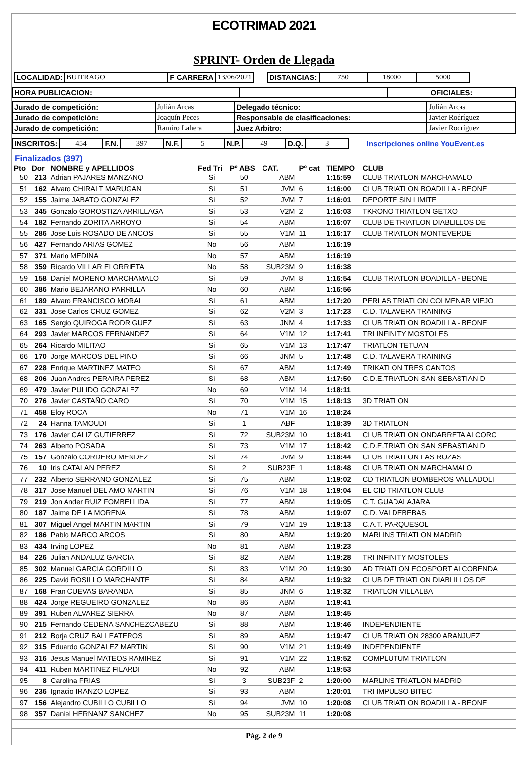ECOTRIMAD 2021
SPRINT- Orden de Llegada
| LOCALIDAD: | BUITRAGO | F CARRERA | 13/06/2021 | | DISTANCIAS: | 750 | 18000 | 5000 |
| HORA PUBLICACION: | | OFICIALES: |
| Jurado de competición: | Julián Arcas | Delegado técnico: | Julián Arcas |
| Jurado de competición: | Joaquín Peces | Responsable de clasificaciones: | Javier Rodríguez |
| Jurado de competición: | Ramiro Lahera | Juez Arbitro: | Javier Rodríguez |
| INSCRITOS: | 454 | F.N. | 397 | N.F. | 5 | N.P. | 49 | D.Q. | 3 | Inscripciones online YouEvent.es |
Finalizados (397)
| Pto | Dor | NOMBRE y APELLIDOS | Fed Tri | Pº ABS | CAT. | Pº cat | TIEMPO | CLUB |
| --- | --- | --- | --- | --- | --- | --- | --- | --- |
| 50 | 213 | Adrian PAJARES MANZANO | Si | 50 | ABM | | 1:15:59 | CLUB TRIATLON MARCHAMALO |
| 51 | 162 | Alvaro CHIRALT MARUGAN | Si | 51 | JVM | 6 | 1:16:00 | CLUB TRIATLON BOADILLA - BEONE |
| 52 | 155 | Jaime JABATO GONZALEZ | Si | 52 | JVM | 7 | 1:16:01 | DEPORTE SIN LIMITE |
| 53 | 345 | Gonzalo GOROSTIZA ARRILLAGA | Si | 53 | V2M | 2 | 1:16:03 | TKRONO TRIATLON GETXO |
| 54 | 182 | Fernando ZORITA ARROYO | Si | 54 | ABM | | 1:16:07 | CLUB DE TRIATLON DIABLILLOS DE |
| 55 | 286 | Jose Luis ROSADO DE ANCOS | Si | 55 | V1M | 11 | 1:16:17 | CLUB TRIATLON MONTEVERDE |
| 56 | 427 | Fernando ARIAS GOMEZ | No | 56 | ABM | | 1:16:19 | |
| 57 | 371 | Mario MEDINA | No | 57 | ABM | | 1:16:19 | |
| 58 | 359 | Ricardo VILLAR ELORRIETA | No | 58 | SUB23M | 9 | 1:16:38 | |
| 59 | 158 | Daniel MORENO MARCHAMALO | Si | 59 | JVM | 8 | 1:16:54 | CLUB TRIATLON BOADILLA - BEONE |
| 60 | 386 | Mario BEJARANO PARRILLA | No | 60 | ABM | | 1:16:56 | |
| 61 | 189 | Alvaro FRANCISCO MORAL | Si | 61 | ABM | | 1:17:20 | PERLAS TRIATLON COLMENAR VIEJO |
| 62 | 331 | Jose Carlos CRUZ GOMEZ | Si | 62 | V2M | 3 | 1:17:23 | C.D. TALAVERA TRAINING |
| 63 | 165 | Sergio QUIROGA RODRIGUEZ | Si | 63 | JNM | 4 | 1:17:33 | CLUB TRIATLON BOADILLA - BEONE |
| 64 | 293 | Javier MARCOS FERNANDEZ | Si | 64 | V1M | 12 | 1:17:41 | TRI INFINITY MOSTOLES |
| 65 | 264 | Ricardo MILITAO | Si | 65 | V1M | 13 | 1:17:47 | TRIATLON TETUAN |
| 66 | 170 | Jorge MARCOS DEL PINO | Si | 66 | JNM | 5 | 1:17:48 | C.D. TALAVERA TRAINING |
| 67 | 228 | Enrique MARTINEZ MATEO | Si | 67 | ABM | | 1:17:49 | TRIKATLON TRES CANTOS |
| 68 | 206 | Juan Andres PERAIRA PEREZ | Si | 68 | ABM | | 1:17:50 | C.D.E.TRIATLON SAN SEBASTIAN D |
| 69 | 479 | Javier PULIDO GONZALEZ | No | 69 | V1M | 14 | 1:18:11 | |
| 70 | 276 | Javier CASTAÑO CARO | Si | 70 | V1M | 15 | 1:18:13 | 3D TRIATLON |
| 71 | 458 | Eloy ROCA | No | 71 | V1M | 16 | 1:18:24 | |
| 72 | 24 | Hanna TAMOUDI | Si | 1 | ABF | | 1:18:39 | 3D TRIATLON |
| 73 | 176 | Javier CALIZ GUTIERREZ | Si | 72 | SUB23M | 10 | 1:18:41 | CLUB TRIATLON ONDARRETA ALCORC |
| 74 | 263 | Alberto POSADA | Si | 73 | V1M | 17 | 1:18:42 | C.D.E.TRIATLON SAN SEBASTIAN D |
| 75 | 157 | Gonzalo CORDERO MENDEZ | Si | 74 | JVM | 9 | 1:18:44 | CLUB TRIATLON LAS ROZAS |
| 76 | 10 | Iris CATALAN PEREZ | Si | 2 | SUB23F | 1 | 1:18:48 | CLUB TRIATLON MARCHAMALO |
| 77 | 232 | Alberto SERRANO GONZALEZ | Si | 75 | ABM | | 1:19:02 | CD TRIATLON BOMBEROS VALLADOLI |
| 78 | 317 | Jose Manuel DEL AMO MARTIN | Si | 76 | V1M | 18 | 1:19:04 | EL CID TRIATLON CLUB |
| 79 | 219 | Jon Ander RUIZ FOMBELLIDA | Si | 77 | ABM | | 1:19:05 | C.T. GUADALAJARA |
| 80 | 187 | Jaime DE LA MORENA | Si | 78 | ABM | | 1:19:07 | C.D. VALDEBEBAS |
| 81 | 307 | Miguel Angel MARTIN MARTIN | Si | 79 | V1M | 19 | 1:19:13 | C.A.T. PARQUESOL |
| 82 | 186 | Pablo MARCO ARCOS | Si | 80 | ABM | | 1:19:20 | MARLINS TRIATLON MADRID |
| 83 | 434 | Irving LOPEZ | No | 81 | ABM | | 1:19:23 | |
| 84 | 226 | Julian ANDALUZ GARCIA | Si | 82 | ABM | | 1:19:28 | TRI INFINITY MOSTOLES |
| 85 | 302 | Manuel GARCIA GORDILLO | Si | 83 | V1M | 20 | 1:19:30 | AD TRIATLON ECOSPORT ALCOBENDA |
| 86 | 225 | David ROSILLO MARCHANTE | Si | 84 | ABM | | 1:19:32 | CLUB DE TRIATLON DIABLILLOS DE |
| 87 | 168 | Fran CUEVAS BARANDA | Si | 85 | JNM | 6 | 1:19:32 | TRIATLON VILLALBA |
| 88 | 424 | Jorge REGUEIRO GONZALEZ | No | 86 | ABM | | 1:19:41 | |
| 89 | 391 | Ruben ALVAREZ SIERRA | No | 87 | ABM | | 1:19:45 | |
| 90 | 215 | Fernando CEDENA SANCHEZCABEZU | Si | 88 | ABM | | 1:19:46 | INDEPENDIENTE |
| 91 | 212 | Borja CRUZ BALLEATEROS | Si | 89 | ABM | | 1:19:47 | CLUB TRIATLON 28300 ARANJUEZ |
| 92 | 315 | Eduardo GONZALEZ MARTIN | Si | 90 | V1M | 21 | 1:19:49 | INDEPENDIENTE |
| 93 | 316 | Jesus Manuel MATEOS RAMIREZ | Si | 91 | V1M | 22 | 1:19:52 | COMPLUTUM TRIATLON |
| 94 | 411 | Ruben MARTINEZ FILARDI | No | 92 | ABM | | 1:19:53 | |
| 95 | 8 | Carolina FRIAS | Si | 3 | SUB23F | 2 | 1:20:00 | MARLINS TRIATLON MADRID |
| 96 | 236 | Ignacio IRANZO LOPEZ | Si | 93 | ABM | | 1:20:01 | TRI IMPULSO BITEC |
| 97 | 156 | Alejandro CUBILLO CUBILLO | Si | 94 | JVM | 10 | 1:20:08 | CLUB TRIATLON BOADILLA - BEONE |
| 98 | 357 | Daniel HERNANZ SANCHEZ | No | 95 | SUB23M | 11 | 1:20:08 | |
Pág. 2 de 9